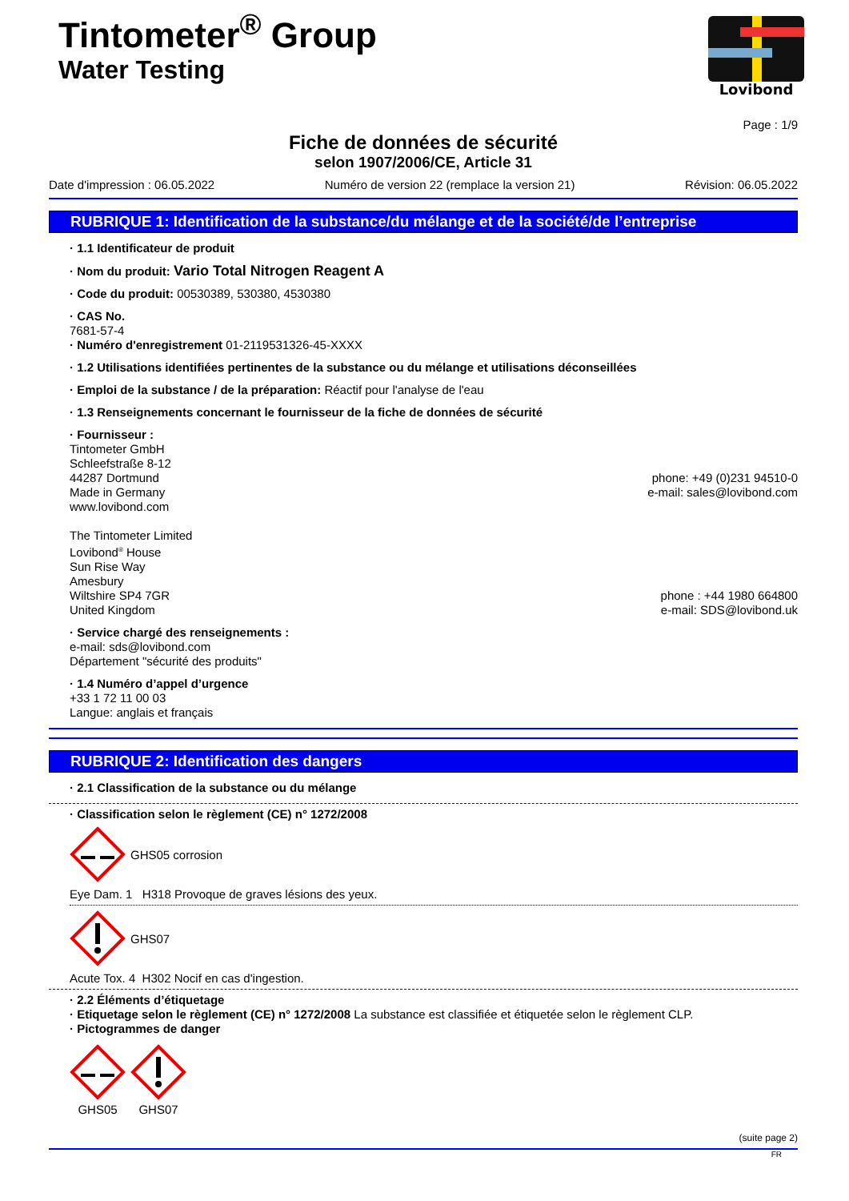Tintometer<sup>®</sup> Group
Water Testing
Lovibond
Page : 1/9
Fiche de données de sécurité
selon 1907/2006/CE, Article 31
Date d'impression : 06.05.2022 Numéro de version 22 (remplace la version 21) Révision: 06.05.2022
RUBRIQUE 1: Identification de la substance/du mélange et de la société/de l’entreprise
· 1.1 Identificateur de produit
· Nom du produit: Vario Total Nitrogen Reagent A
· Code du produit: 00530389, 530380, 4530380
· CAS No.
7681-57-4
· Numéro d'enregistrement 01-2119531326-45-XXXX
· 1.2 Utilisations identifiées pertinentes de la substance ou du mélange et utilisations déconseillées
· Emploi de la substance / de la préparation: Réactif pour l'analyse de l'eau
· 1.3 Renseignements concernant le fournisseur de la fiche de données de sécurité
· Fournisseur :
Tintometer GmbH
Schleefstraße 8-12
44287 Dortmund
Made in Germany
www.lovibond.com
phone: +49 (0)231 94510-0
e-mail: sales@lovibond.com
The Tintometer Limited
Lovibond<sup>®</sup> House
Sun Rise Way
Amesbury
Wiltshire SP4 7GR
United Kingdom
phone : +44 1980 664800
e-mail: SDS@lovibond.uk
· Service chargé des renseignements :
e-mail: sds@lovibond.com
Département "sécurité des produits"
· 1.4 Numéro d’appel d’urgence
+33 1 72 11 00 03
Langue: anglais et français
RUBRIQUE 2: Identification des dangers
· 2.1 Classification de la substance ou du mélange
· Classification selon le règlement (CE) n° 1272/2008
GHS05 corrosion
Eye Dam. 1 H318 Provoque de graves lésions des yeux.
GHS07
Acute Tox. 4 H302 Nocif en cas d'ingestion.
· 2.2 Éléments d’étiquetage
· Etiquetage selon le règlement (CE) n° 1272/2008 La substance est classifiée et étiquetée selon le règlement CLP.
· Pictogrammes de danger
GHS05
GHS07
(suite page 2)
FR